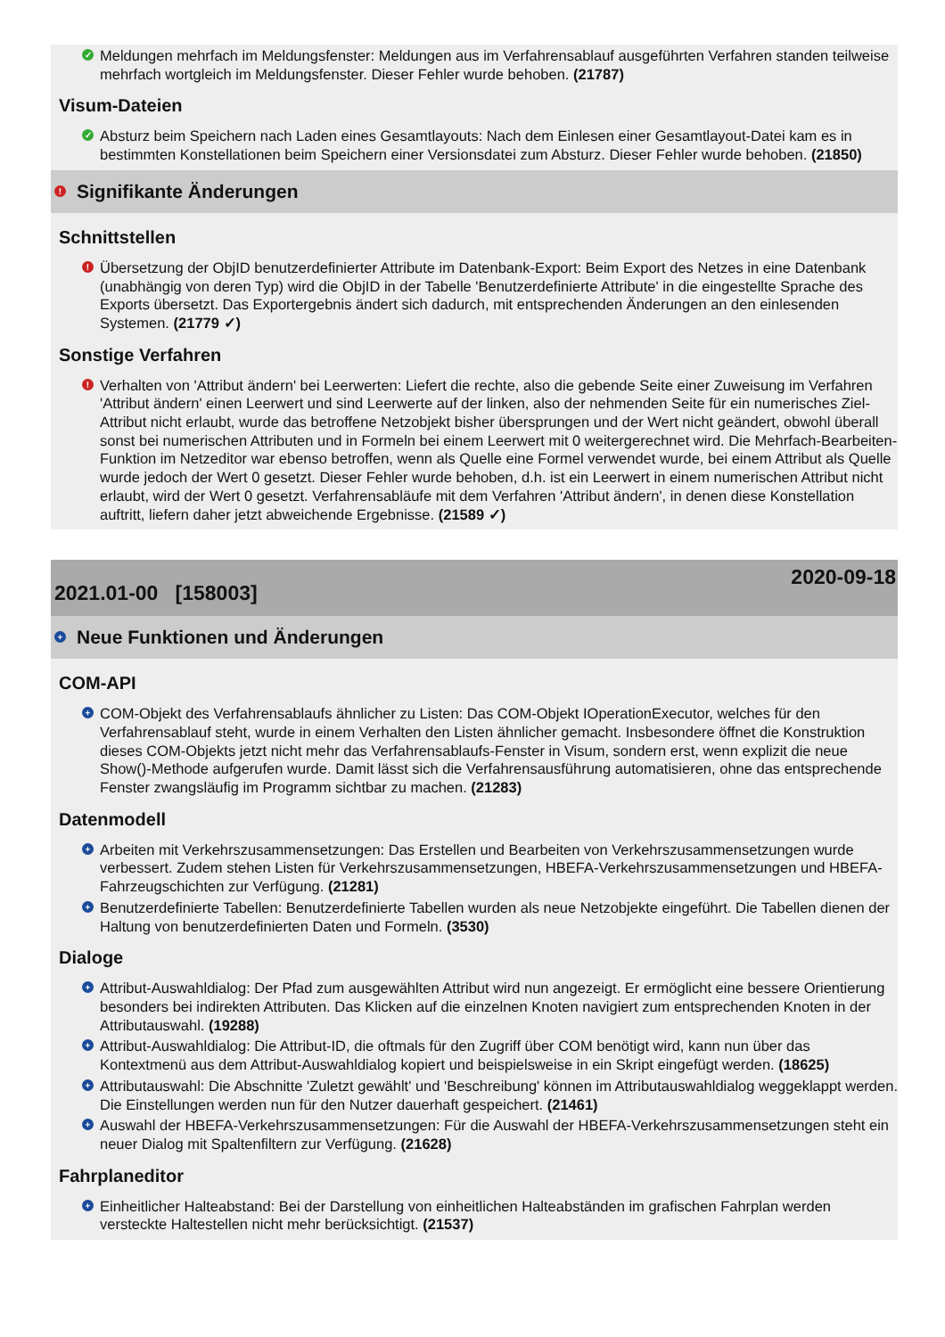✓ Meldungen mehrfach im Meldungsfenster: Meldungen aus im Verfahrensablauf ausgeführten Verfahren standen teilweise mehrfach wortgleich im Meldungsfenster. Dieser Fehler wurde behoben. (21787)
Visum-Dateien
✓ Absturz beim Speichern nach Laden eines Gesamtlayouts: Nach dem Einlesen einer Gesamtlayout-Datei kam es in bestimmten Konstellationen beim Speichern einer Versionsdatei zum Absturz. Dieser Fehler wurde behoben. (21850)
! Signifikante Änderungen
Schnittstellen
! Übersetzung der ObjID benutzerdefinierter Attribute im Datenbank-Export: Beim Export des Netzes in eine Datenbank (unabhängig von deren Typ) wird die ObjID in der Tabelle 'Benutzerdefinierte Attribute' in die eingestellte Sprache des Exports übersetzt. Das Exportergebnis ändert sich dadurch, mit entsprechenden Änderungen an den einlesenden Systemen. (21779 ✓)
Sonstige Verfahren
! Verhalten von 'Attribut ändern' bei Leerwerten: Liefert die rechte, also die gebende Seite einer Zuweisung im Verfahren 'Attribut ändern' einen Leerwert und sind Leerwerte auf der linken, also der nehmenden Seite für ein numerisches Ziel-Attribut nicht erlaubt, wurde das betroffene Netzobjekt bisher übersprungen und der Wert nicht geändert, obwohl überall sonst bei numerischen Attributen und in Formeln bei einem Leerwert mit 0 weitergerechnet wird. Die Mehrfach-Bearbeiten-Funktion im Netzeditor war ebenso betroffen, wenn als Quelle eine Formel verwendet wurde, bei einem Attribut als Quelle wurde jedoch der Wert 0 gesetzt. Dieser Fehler wurde behoben, d.h. ist ein Leerwert in einem numerischen Attribut nicht erlaubt, wird der Wert 0 gesetzt. Verfahrensabläufe mit dem Verfahren 'Attribut ändern', in denen diese Konstellation auftritt, liefern daher jetzt abweichende Ergebnisse. (21589 ✓)
2021.01-00 [158003] 2020-09-18
+ Neue Funktionen und Änderungen
COM-API
+ COM-Objekt des Verfahrensablaufs ähnlicher zu Listen: Das COM-Objekt IOperationExecutor, welches für den Verfahrensablauf steht, wurde in einem Verhalten den Listen ähnlicher gemacht. Insbesondere öffnet die Konstruktion dieses COM-Objekts jetzt nicht mehr das Verfahrensablaufs-Fenster in Visum, sondern erst, wenn explizit die neue Show()-Methode aufgerufen wurde. Damit lässt sich die Verfahrensausführung automatisieren, ohne das entsprechende Fenster zwangsläufig im Programm sichtbar zu machen. (21283)
Datenmodell
+ Arbeiten mit Verkehrszusammensetzungen: Das Erstellen und Bearbeiten von Verkehrszusammensetzungen wurde verbessert. Zudem stehen Listen für Verkehrszusammensetzungen, HBEFA-Verkehrszusammensetzungen und HBEFA-Fahrzeugschichten zur Verfügung. (21281)
+ Benutzerdefinierte Tabellen: Benutzerdefinierte Tabellen wurden als neue Netzobjekte eingeführt. Die Tabellen dienen der Haltung von benutzerdefinierten Daten und Formeln. (3530)
Dialoge
+ Attribut-Auswahldialog: Der Pfad zum ausgewählten Attribut wird nun angezeigt. Er ermöglicht eine bessere Orientierung besonders bei indirekten Attributen. Das Klicken auf die einzelnen Knoten navigiert zum entsprechenden Knoten in der Attributauswahl. (19288)
+ Attribut-Auswahldialog: Die Attribut-ID, die oftmals für den Zugriff über COM benötigt wird, kann nun über das Kontextmenü aus dem Attribut-Auswahldialog kopiert und beispielsweise in ein Skript eingefügt werden. (18625)
+ Attributauswahl: Die Abschnitte 'Zuletzt gewählt' und 'Beschreibung' können im Attributauswahldialog weggeklappt werden. Die Einstellungen werden nun für den Nutzer dauerhaft gespeichert. (21461)
+ Auswahl der HBEFA-Verkehrszusammensetzungen: Für die Auswahl der HBEFA-Verkehrszusammensetzungen steht ein neuer Dialog mit Spaltenfiltern zur Verfügung. (21628)
Fahrplaneditor
+ Einheitlicher Halteabstand: Bei der Darstellung von einheitlichen Halteabständen im grafischen Fahrplan werden versteckte Haltestellen nicht mehr berücksichtigt. (21537)